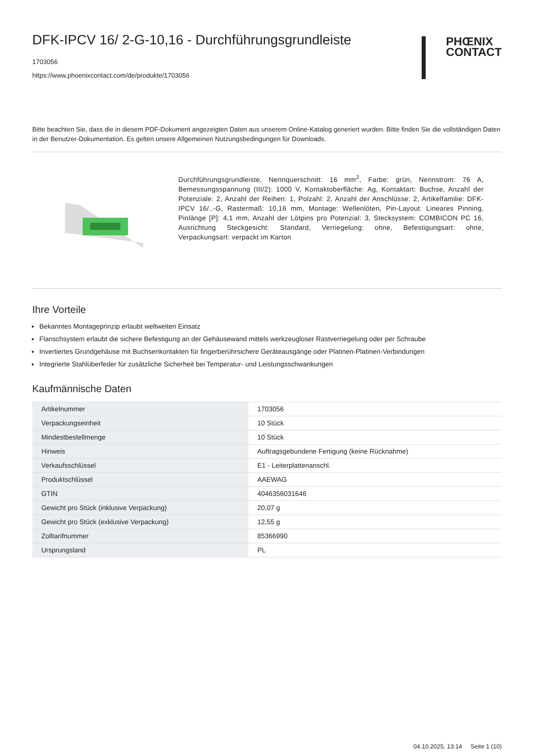DFK-IPCV 16/ 2-G-10,16 - Durchführungsgrundleiste
1703056
https://www.phoenixcontact.com/de/produkte/1703056
PHŒNIX
CONTACT
Bitte beachten Sie, dass die in diesem PDF-Dokument angezeigten Daten aus unserem Online-Katalog generiert wurden. Bitte finden Sie die vollständigen Daten in der Benutzer-Dokumentation. Es gelten unsere Allgemeinen Nutzungsbedingungen für Downloads.
Durchführungsgrundleiste, Nennquerschnitt: 16 mm<sup>2</sup>, Farbe: grün, Nennstrom: 76 A, Bemessungsspannung (III/2): 1000 V, Kontaktoberfläche: Ag, Kontaktart: Buchse, Anzahl der Potenziale: 2, Anzahl der Reihen: 1, Polzahl: 2, Anzahl der Anschlüsse: 2, Artikelfamilie: DFK-IPCV 16/..-G, Rastermaß: 10,16 mm, Montage: Wellenlöten, Pin-Layout: Lineares Pinning, Pinlänge [P]: 4,1 mm, Anzahl der Lötpins pro Potenzial: 3, Stecksystem: COMBICON PC 16, Ausrichtung Steckgesicht: Standard, Verriegelung: ohne, Befestigungsart: ohne, Verpackungsart: verpackt im Karton
Ihre Vorteile
Bekanntes Montageprinzip erlaubt weltweiten Einsatz
Flanschsystem erlaubt die sichere Befestigung an der Gehäusewand mittels werkzeugloser Rastverriegelung oder per Schraube
Invertiertes Grundgehäuse mit Buchsenkontakten für fingerberührsichere Geräteausgänge oder Platinen-Platinen-Verbindungen
Integrierte Stahlüberfeder für zusätzliche Sicherheit bei Temperatur- und Leistungsschwankungen
Kaufmännische Daten
| Artikelnummer | 1703056 |
| Verpackungseinheit | 10 Stück |
| Mindestbestellmenge | 10 Stück |
| Hinweis | Auftragsgebundene Fertigung (keine Rücknahme) |
| Verkaufsschlüssel | E1 - Leiterplattenanschl. |
| Produktschlüssel | AAEWAG |
| GTIN | 4046356031646 |
| Gewicht pro Stück (inklusive Verpackung) | 20,07 g |
| Gewicht pro Stück (exklusive Verpackung) | 12,55 g |
| Zolltarifnummer | 85366990 |
| Ursprungsland | PL |
04.10.2025, 13:14 Seite 1 (10)